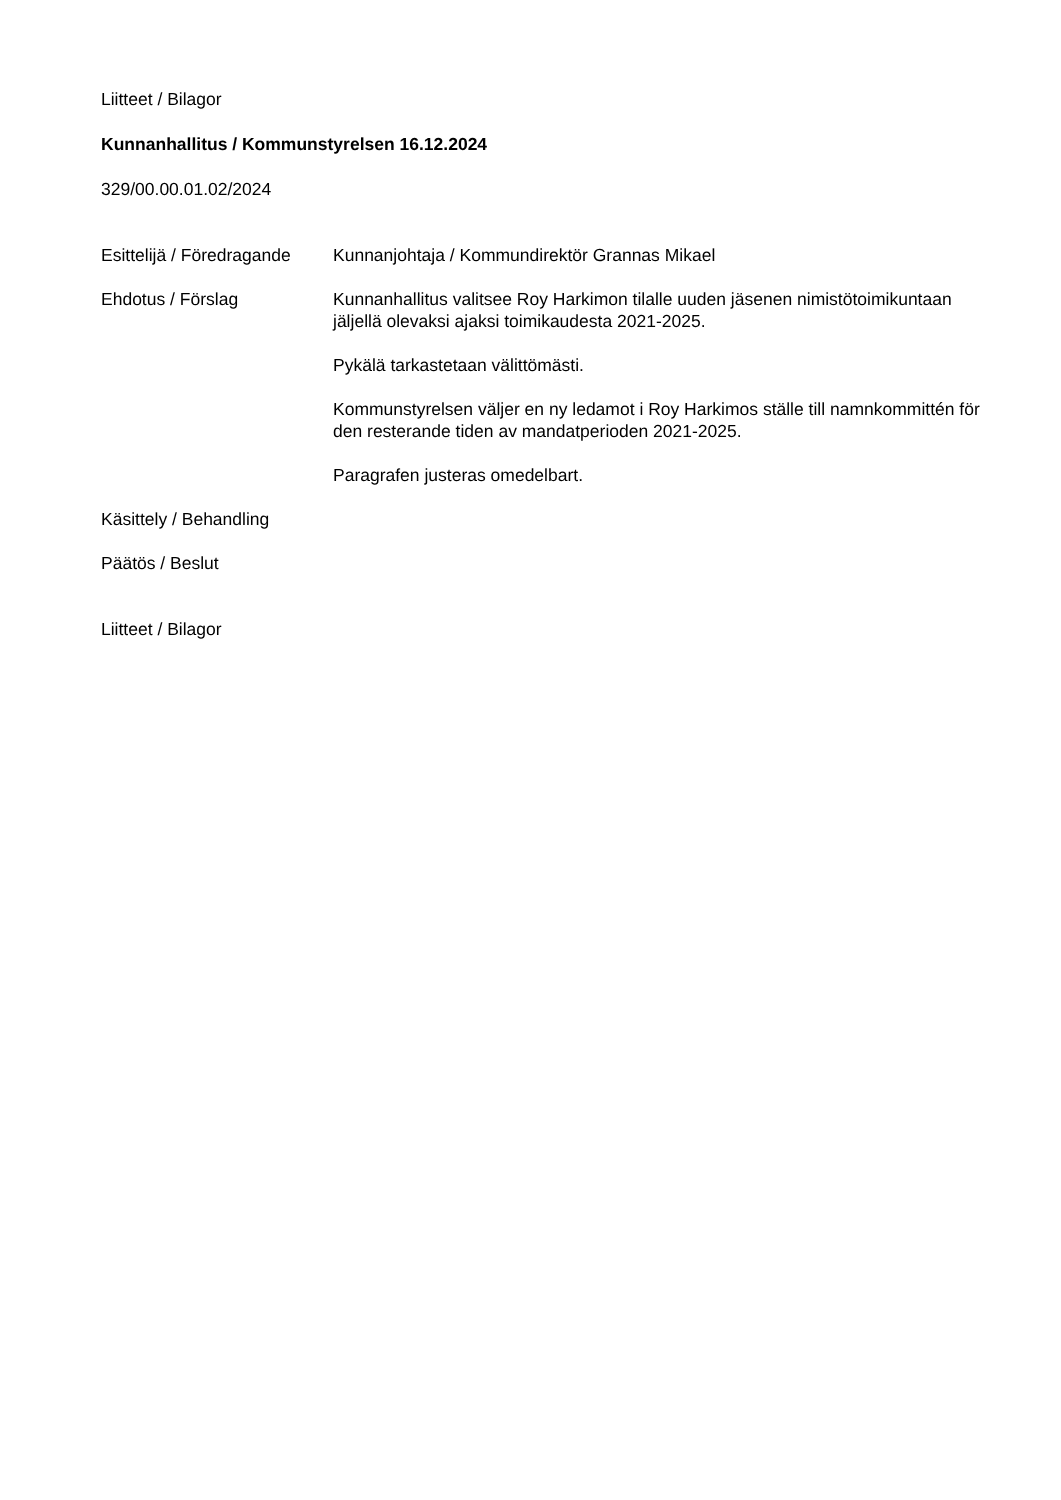Liitteet / Bilagor
Kunnanhallitus / Kommunstyrelsen 16.12.2024
329/00.00.01.02/2024
Esittelijä / Föredragande
Kunnanjohtaja / Kommundirektör Grannas Mikael
Ehdotus / Förslag Kunnanhallitus valitsee Roy Harkimon tilalle uuden jäsenen nimistötoimikuntaan jäljellä olevaksi ajaksi toimikaudesta 2021-2025.
Pykälä tarkastetaan välittömästi.
Kommunstyrelsen väljer en ny ledamot i Roy Harkimos ställe till namnkommittén för den resterande tiden av mandatperioden 2021-2025.
Paragrafen justeras omedelbart.
Käsittely / Behandling
Päätös / Beslut
Liitteet / Bilagor